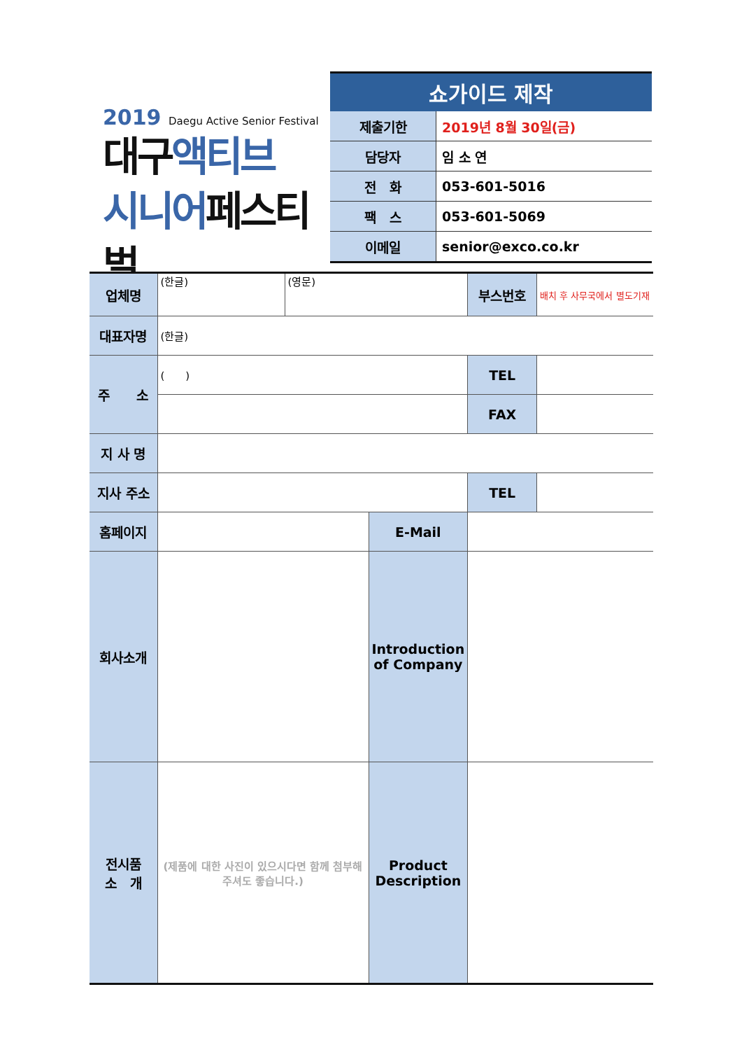2019 Daegu Active Senior Festival
대구액티브
시니어페스티벌
| 쇼가이드 제작 | |
| --- | --- |
| 제출기한 | 2019년 8월 30일(금) |
| 담당자 | 임 소 연 |
| 전 화 | 053-601-5016 |
| 팩 스 | 053-601-5069 |
| 이메일 | senior@exco.co.kr |
| 업체명 | (한글) | (영문) | | 부스번호 | 배치 후 사무국에서 별도기재 |
| 대표자명 | (한글) | | | | |
| 주 소 | ( ) | | | TEL | |
| | | | | FAX | |
| 지 사 명 | | | | | |
| 지사 주소 | | | | TEL | |
| 홈페이지 | | | E-Mail | | |
| 회사소개 | | | Introduction of Company | | |
| 전시품 소 개 | (제품에 대한 사진이 있으시다면 함께 첨부해주셔도 좋습니다.) | | Product Description | | |